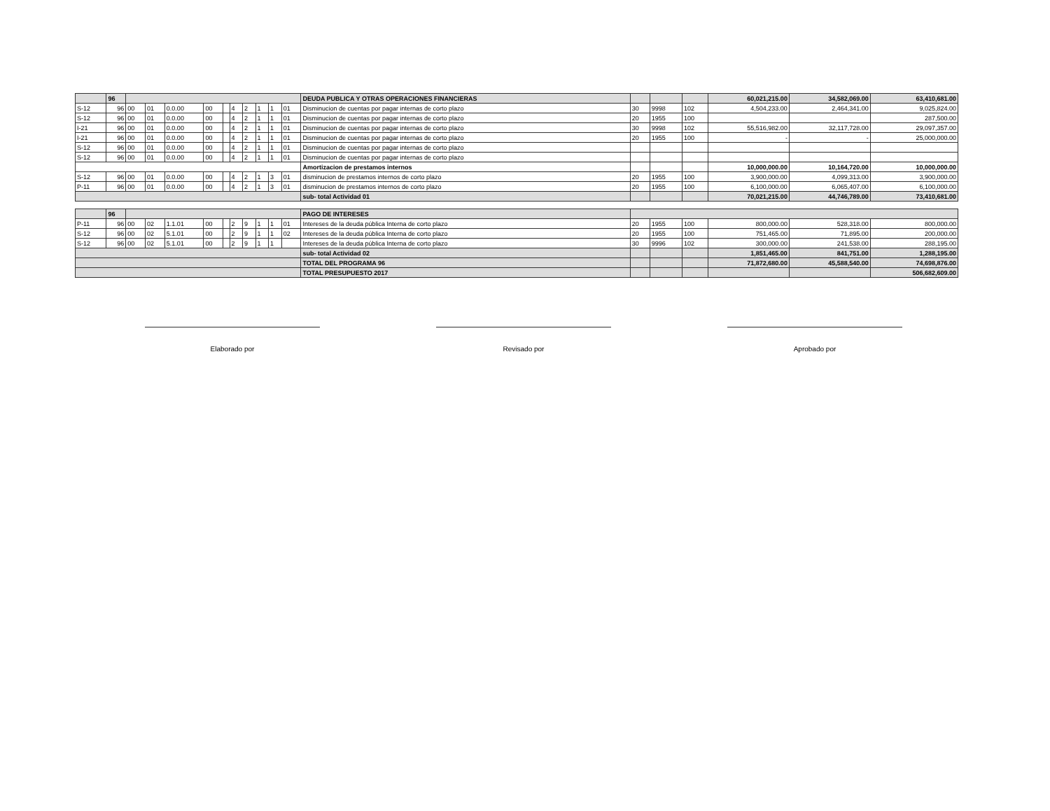| | 96 | | | | | | | | | | | DEUDA PUBLICA Y OTRAS OPERACIONES FINANCIERAS | | | | 60,021,215.00 | 34,582,069.00 | 63,410,681.00 |
| S-12 | 96 | 00 | 01 | 0.0.00 | 00 | | 4 | 2 | 1 | 1 | 01 | Disminucion de cuentas por pagar internas de corto plazo | 30 | 9998 | 102 | 4,504,233.00 | 2,464,341.00 | 9,025,824.00 |
| S-12 | 96 | 00 | 01 | 0.0.00 | 00 | | 4 | 2 | 1 | 1 | 01 | Disminucion de cuentas por pagar internas de corto plazo | 20 | 1955 | 100 | | | 287,500.00 |
| I-21 | 96 | 00 | 01 | 0.0.00 | 00 | | 4 | 2 | 1 | 1 | 01 | Disminucion de cuentas por pagar internas de corto plazo | 30 | 9998 | 102 | 55,516,982.00 | 32,117,728.00 | 29,097,357.00 |
| I-21 | 96 | 00 | 01 | 0.0.00 | 00 | | 4 | 2 | 1 | 1 | 01 | Disminucion de cuentas por pagar internas de corto plazo | 20 | 1955 | 100 | - | - | 25,000,000.00 |
| S-12 | 96 | 00 | 01 | 0.0.00 | 00 | | 4 | 2 | 1 | 1 | 01 | Disminucion de cuentas por pagar internas de corto plazo | | | | | | |
| S-12 | 96 | 00 | 01 | 0.0.00 | 00 | | 4 | 2 | 1 | 1 | 01 | Disminucion de cuentas por pagar internas de corto plazo | | | | | | |
| | | | | | | | | | | | | Amortizacion de prestamos internos | | | | 10,000,000.00 | 10,164,720.00 | 10,000,000.00 |
| S-12 | 96 | 00 | 01 | 0.0.00 | 00 | | 4 | 2 | 1 | 3 | 01 | disminucion de prestamos internos de corto plazo | 20 | 1955 | 100 | 3,900,000.00 | 4,099,313.00 | 3,900,000.00 |
| P-11 | 96 | 00 | 01 | 0.0.00 | 00 | | 4 | 2 | 1 | 3 | 01 | disminucion de prestamos internos de corto plazo | 20 | 1955 | 100 | 6,100,000.00 | 6,065,407.00 | 6,100,000.00 |
| | | | | | | | | | | | | sub- total Actividad 01 | | | | 70,021,215.00 | 44,746,789.00 | 73,410,681.00 |
| | 96 | | | | | | | | | | | PAGO DE INTERESES | | | | | | |
| P-11 | 96 | 00 | 02 | 1.1.01 | 00 | | 2 | 9 | 1 | 1 | 01 | Intereses de la deuda pública Interna de corto plazo | 20 | 1955 | 100 | 800,000.00 | 528,318.00 | 800,000.00 |
| S-12 | 96 | 00 | 02 | 5.1.01 | 00 | | 2 | 9 | 1 | 1 | 02 | Intereses de la deuda pública Interna de corto plazo | 20 | 1955 | 100 | 751,465.00 | 71,895.00 | 200,000.00 |
| S-12 | 96 | 00 | 02 | 5.1.01 | 00 | | 2 | 9 | 1 | 1 | | Intereses de la deuda pública Interna de corto plazo | 30 | 9996 | 102 | 300,000.00 | 241,538.00 | 288,195.00 |
| | | | | | | | | | | | | sub- total Actividad 02 | | | | 1,851,465.00 | 841,751.00 | 1,288,195.00 |
| | | | | | | | | | | | | TOTAL DEL PROGRAMA 96 | | | | 71,872,680.00 | 45,588,540.00 | 74,698,876.00 |
| | | | | | | | | | | | | TOTAL PRESUPUESTO 2017 | | | | | | 506,682,609.00 |
Elaborado por Revisado por Aprobado por